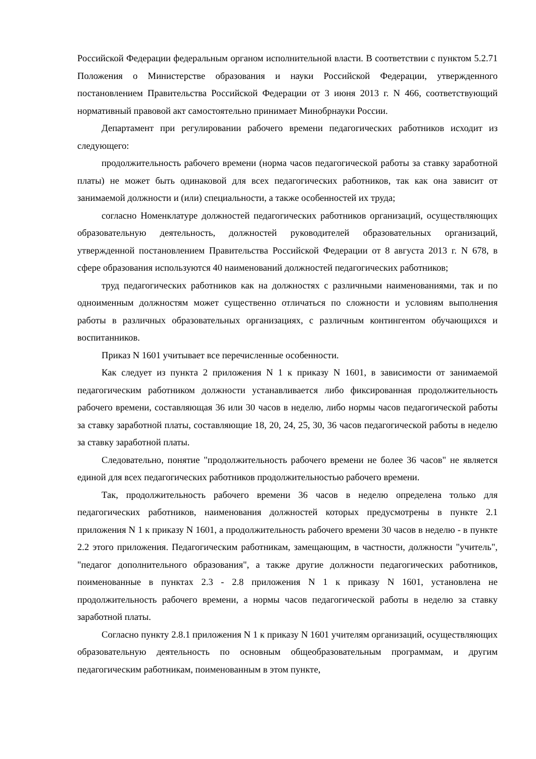Российской Федерации федеральным органом исполнительной власти. В соответствии с пунктом 5.2.71 Положения о Министерстве образования и науки Российской Федерации, утвержденного постановлением Правительства Российской Федерации от 3 июня 2013 г. N 466, соответствующий нормативный правовой акт самостоятельно принимает Минобрнауки России.
Департамент при регулировании рабочего времени педагогических работников исходит из следующего:
продолжительность рабочего времени (норма часов педагогической работы за ставку заработной платы) не может быть одинаковой для всех педагогических работников, так как она зависит от занимаемой должности и (или) специальности, а также особенностей их труда;
согласно Номенклатуре должностей педагогических работников организаций, осуществляющих образовательную деятельность, должностей руководителей образовательных организаций, утвержденной постановлением Правительства Российской Федерации от 8 августа 2013 г. N 678, в сфере образования используются 40 наименований должностей педагогических работников;
труд педагогических работников как на должностях с различными наименованиями, так и по одноименным должностям может существенно отличаться по сложности и условиям выполнения работы в различных образовательных организациях, с различным контингентом обучающихся и воспитанников.
Приказ N 1601 учитывает все перечисленные особенности.
Как следует из пункта 2 приложения N 1 к приказу N 1601, в зависимости от занимаемой педагогическим работником должности устанавливается либо фиксированная продолжительность рабочего времени, составляющая 36 или 30 часов в неделю, либо нормы часов педагогической работы за ставку заработной платы, составляющие 18, 20, 24, 25, 30, 36 часов педагогической работы в неделю за ставку заработной платы.
Следовательно, понятие "продолжительность рабочего времени не более 36 часов" не является единой для всех педагогических работников продолжительностью рабочего времени.
Так, продолжительность рабочего времени 36 часов в неделю определена только для педагогических работников, наименования должностей которых предусмотрены в пункте 2.1 приложения N 1 к приказу N 1601, а продолжительность рабочего времени 30 часов в неделю - в пункте 2.2 этого приложения. Педагогическим работникам, замещающим, в частности, должности "учитель", "педагог дополнительного образования", а также другие должности педагогических работников, поименованные в пунктах 2.3 - 2.8 приложения N 1 к приказу N 1601, установлена не продолжительность рабочего времени, а нормы часов педагогической работы в неделю за ставку заработной платы.
Согласно пункту 2.8.1 приложения N 1 к приказу N 1601 учителям организаций, осуществляющих образовательную деятельность по основным общеобразовательным программам, и другим педагогическим работникам, поименованным в этом пункте,